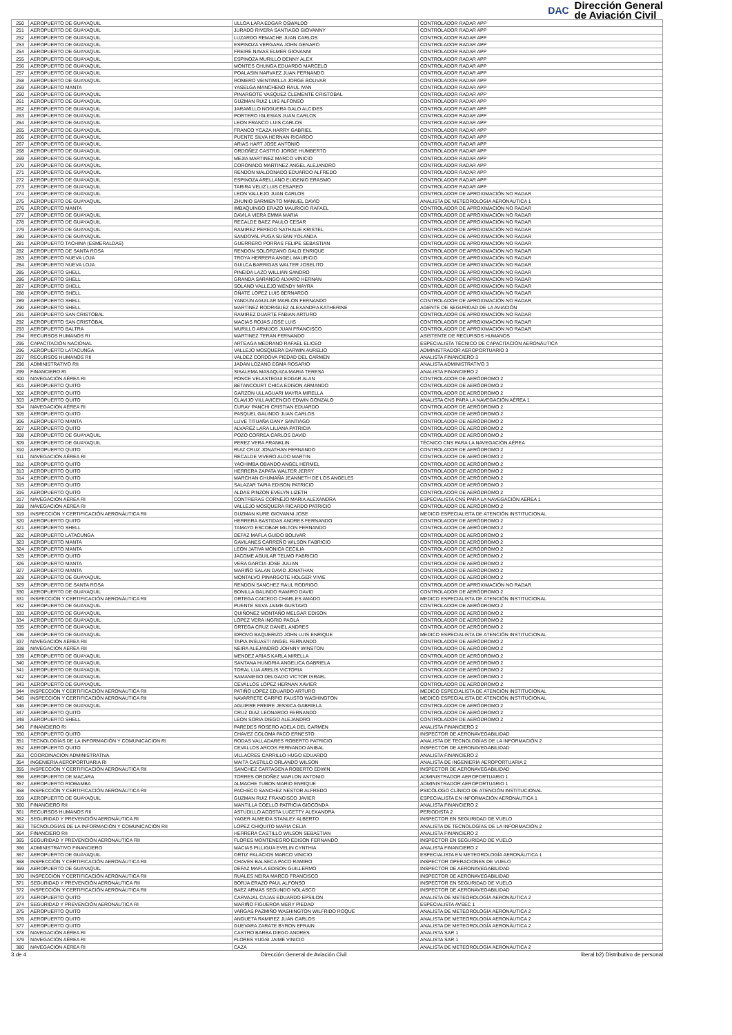DAC Dirección General
de Aviación Civil
| 250 | AEROPUERTO DE GUAYAQUIL | ULLOA LARA EDGAR OSWALDO | CONTROLADOR RADAR APP |
| 251 | AEROPUERTO DE GUAYAQUIL | JURADO RIVERA SANTIAGO GIOVANNY | CONTROLADOR RADAR APP |
| 252 | AEROPUERTO DE GUAYAQUIL | LUZARDO REMACHE JUAN CARLOS | CONTROLADOR RADAR APP |
| 253 | AEROPUERTO DE GUAYAQUIL | ESPINOZA VERGARA JOHN GENARO | CONTROLADOR RADAR APP |
| 254 | AEROPUERTO DE GUAYAQUIL | FREIRE NAVAS ELMER GIOVANNI | CONTROLADOR RADAR APP |
| 255 | AEROPUERTO DE GUAYAQUIL | ESPINOZA MURILLO DENNY ALEX | CONTROLADOR RADAR APP |
| 256 | AEROPUERTO DE GUAYAQUIL | MONTES CHUNGA EDUARDO MARCELO | CONTROLADOR RADAR APP |
| 257 | AEROPUERTO DE GUAYAQUIL | POALASIN NARVAEZ JUAN FERNANDO | CONTROLADOR RADAR APP |
| 258 | AEROPUERTO DE GUAYAQUIL | ROMERO VEINTIMILLA JORGE BOLIVAR | CONTROLADOR RADAR APP |
| 259 | AEROPUERTO MANTA | YASELGA MANCHENO RAUL IVAN | CONTROLADOR RADAR APP |
| 260 | AEROPUERTO DE GUAYAQUIL | PINARGOTE VASQUEZ CLEMENTE CRISTOBAL | CONTROLADOR RADAR APP |
| 261 | AEROPUERTO DE GUAYAQUIL | GUZMAN RUIZ LUIS ALFONSO | CONTROLADOR RADAR APP |
| 262 | AEROPUERTO DE GUAYAQUIL | JARAMILLO NOGUERA GALO ALCIDES | CONTROLADOR RADAR APP |
| 263 | AEROPUERTO DE GUAYAQUIL | PORTERO IGLESIAS JUAN CARLOS | CONTROLADOR RADAR APP |
| 264 | AEROPUERTO DE GUAYAQUIL | LEON FRANCO LUIS CARLOS | CONTROLADOR RADAR APP |
| 265 | AEROPUERTO DE GUAYAQUIL | FRANCO YCAZA HARRY GABRIEL | CONTROLADOR RADAR APP |
| 266 | AEROPUERTO DE GUAYAQUIL | PUENTE SILVA HERNAN RICARDO | CONTROLADOR RADAR APP |
| 267 | AEROPUERTO DE GUAYAQUIL | ARIAS HART JOSE ANTONIO | CONTROLADOR RADAR APP |
| 268 | AEROPUERTO DE GUAYAQUIL | ORDOÑEZ CASTRO JORGE HUMBERTO | CONTROLADOR RADAR APP |
| 269 | AEROPUERTO DE GUAYAQUIL | MEJIA MARTINEZ MARCO VINICIO | CONTROLADOR RADAR APP |
| 270 | AEROPUERTO DE GUAYAQUIL | CORONADO MARTINEZ ANGEL ALEJANDRO | CONTROLADOR RADAR APP |
| 271 | AEROPUERTO DE GUAYAQUIL | RENDON MALDONADO EDUARDO ALFREDO | CONTROLADOR RADAR APP |
| 272 | AEROPUERTO DE GUAYAQUIL | ESPINOZA ARELLANO EUGENIO ERASMO | CONTROLADOR RADAR APP |
| 273 | AEROPUERTO DE GUAYAQUIL | TARIRA VELIZ LUIS CESAREO | CONTROLADOR RADAR APP |
| 274 | AEROPUERTO DE GUAYAQUIL | LEON VALLEJO JUAN CARLOS | CONTROLADOR DE APROXIMACIÓN NO RADAR |
| 275 | AEROPUERTO DE GUAYAQUIL | ZHUNIO SARMIENTO MANUEL DAVID | ANALISTA DE METEOROLOGÍA AERONÁUTICA 1 |
| 276 | AEROPUERTO MANTA | IMBAQUINGO ERAZO MAURICIO RAFAEL | CONTROLADOR DE APROXIMACIÓN NO RADAR |
| 277 | AEROPUERTO DE GUAYAQUIL | DAVILA VIERA EMMA MARIA | CONTROLADOR DE APROXIMACIÓN NO RADAR |
| 278 | AEROPUERTO DE GUAYAQUIL | RECALDE BAEZ PAULO CESAR | CONTROLADOR DE APROXIMACIÓN NO RADAR |
| 279 | AEROPUERTO DE GUAYAQUIL | RAMIREZ PEREDO NATHALIE KRISTEL | CONTROLADOR DE APROXIMACIÓN NO RADAR |
| 280 | AEROPUERTO DE GUAYAQUIL | SANDOVAL PUGA SUSAN YOLANDA | CONTROLADOR DE APROXIMACIÓN NO RADAR |
| 281 | AEROPUERTO TACHINA (ESMERALDAS) | GUERRERO PORRAS FELIPE SEBASTIAN | CONTROLADOR DE APROXIMACIÓN NO RADAR |
| 282 | AEROPUERTO DE SANTA ROSA | RENDON SOLORZANO GALO ENRIQUE | CONTROLADOR DE APROXIMACIÓN NO RADAR |
| 283 | AEROPUERTO NUEVA LOJA | TROYA HERRERA ANGEL MAURICIO | CONTROLADOR DE APROXIMACIÓN NO RADAR |
| 284 | AEROPUERTO NUEVA LOJA | GUILCA BARRIGAS WALTER JOSELITO | CONTROLADOR DE APROXIMACIÓN NO RADAR |
| 285 | AEROPUERTO SHELL | PINEIDA LAZO WILLIAN SANDRO | CONTROLADOR DE APROXIMACIÓN NO RADAR |
| 286 | AEROPUERTO SHELL | GRANDA SARANGO ALVARO HERNAN | CONTROLADOR DE APROXIMACIÓN NO RADAR |
| 287 | AEROPUERTO SHELL | SOLANO VALLEJO WENDY MAYRA | CONTROLADOR DE APROXIMACIÓN NO RADAR |
| 288 | AEROPUERTO SHELL | OÑATE LOPEZ LUIS BERNARDO | CONTROLADOR DE APROXIMACIÓN NO RADAR |
| 289 | AEROPUERTO SHELL | YANDUN AGUILAR MARLON FERNANDO | CONTROLADOR DE APROXIMACIÓN NO RADAR |
| 290 | AEROPUERTO SHELL | MARTINEZ RODRIGUEZ ALEXANDRA KATHERINE | AGENTE DE SEGURIDAD DE LA AVIACIÓN |
| 291 | AEROPUERTO SAN CRISTÓBAL | RAMIREZ DUARTE FABIAN ARTURO | CONTROLADOR DE APROXIMACIÓN NO RADAR |
| 292 | AEROPUERTO SAN CRISTÓBAL | MACIAS ROJAS JOSE LUIS | CONTROLADOR DE APROXIMACIÓN NO RADAR |
| 293 | AEROPUERTO BALTRA | MURILLO ARMIJOS JUAN FRANCISCO | CONTROLADOR DE APROXIMACIÓN NO RADAR |
| 294 | RECURSOS HUMANOS RI | MARTINEZ TERAN FERNANDO | ASISTENTE DE RECURSOS HUMANOS |
| 295 | CAPACITACIÓN NACIONAL | ARTEAGA MEDRANO RAFAEL ELICEO | ESPECIALISTA TÉCNICO DE CAPACITACIÓN AERONÁUTICA |
| 296 | AEROPUERTO LATACUNGA | VALLEJO MOSQUERA DARWIN AURELIO | ADMINISTRADOR AEROPORTUARIO 3 |
| 297 | RECURSOS HUMANOS RII | VALDEZ CORDOVA PIEDAD DEL CARMEN | ANALISTA FINANCIERO 3 |
| 298 | ADMINISTRATIVO RII | JADAN LOZANO EGMA ROSARIO | ANALISTA ADMINISTRATIVO 3 |
| 299 | FINANCIERO RI | SISALEMA MASAQUIZA MARIA TERESA | ANALISTA FINANCIERO 2 |
| 300 | NAVEGACIÓN AÉREA RI | PONCE VELASTEGUI EDGAR ALAN | CONTROLADOR DE AERÓDROMO 2 |
| 301 | AEROPUERTO QUITO | BETANCOURT CHICA EDISON ARMANDO | CONTROLADOR DE AERÓDROMO 2 |
| 302 | AEROPUERTO QUITO | GARZON ULLAGUARI MAYRA MIRELLA | CONTROLADOR DE AERÓDROMO 2 |
| 303 | AEROPUERTO QUITO | CLAVIJO VILLAVICENCIO EDWIN GONZALO | ANALISTA CNS PARA LA NAVEGACIÓN AÉREA 1 |
| 304 | NAVEGACIÓN AÉREA RI | CURAY PANCHI CRISTIAN EDUARDO | CONTROLADOR DE AERÓDROMO 2 |
| 305 | AEROPUERTO QUITO | PASQUEL GALINDO JUAN CARLOS | CONTROLADOR DE AERÓDROMO 2 |
| 306 | AEROPUERTO MANTA | LLIVE TITUAÑA DANY SANTIAGO | CONTROLADOR DE AERÓDROMO 2 |
| 307 | AEROPUERTO QUITO | ALVAREZ LARA LILIANA PATRICIA | CONTROLADOR DE AERÓDROMO 2 |
| 308 | AEROPUERTO DE GUAYAQUIL | POZO CORREA CARLOS DAVID | CONTROLADOR DE AERÓDROMO 2 |
| 309 | AEROPUERTO DE GUAYAQUIL | PEREZ VERA FRANKLIN | TÉCNICO CNS PARA LA NAVEGACIÓN AÉREA |
| 310 | AEROPUERTO QUITO | RUIZ CRUZ JONATHAN FERNANDO | CONTROLADOR DE AERÓDROMO 2 |
| 311 | NAVEGACIÓN AÉREA RI | RECALDE VIVERO ALDO MARTIN | CONTROLADOR DE AERÓDROMO 2 |
| 312 | AEROPUERTO QUITO | YACHIMBA OBANDO ANGEL HERMEL | CONTROLADOR DE AERÓDROMO 2 |
| 313 | AEROPUERTO QUITO | HERRERA ZAPATA WALTER JERRY | CONTROLADOR DE AERÓDROMO 2 |
| 314 | AEROPUERTO QUITO | MARCHAN CHUMAÑA JEANNETH DE LOS ANGELES | CONTROLADOR DE AERÓDROMO 2 |
| 315 | AEROPUERTO QUITO | SALAZAR TAPIA EDISON PATRICIO | CONTROLADOR DE AERÓDROMO 2 |
| 316 | AEROPUERTO QUITO | ALDAS PINZON EVELYN LIZETH | CONTROLADOR DE AERÓDROMO 2 |
| 317 | NAVEGACIÓN AÉREA RI | CONTRERAS CORNEJO MARIA ALEXANDRA | ESPECIALISTA CNS PARA LA NAVEGACIÓN AÉREA 1 |
| 318 | NAVEGACIÓN AÉREA RI | VALLEJO MOSQUERA RICARDO PATRICIO | CONTROLADOR DE AERÓDROMO 2 |
| 319 | INSPECCIÓN Y CERTIFICACIÓN AERONÁUTICA RII | GUZMAN KURE GIOVANNI JOSE | MEDICO ESPECIALISTA DE ATENCIÓN INSTITUCIONAL |
| 320 | AEROPUERTO QUITO | HERRERA BASTIDAS ANDRES FERNANDO | CONTROLADOR DE AERÓDROMO 2 |
| 321 | AEROPUERTO SHELL | TAMAYO ESCOBAR MILTON FERNANDO | CONTROLADOR DE AERÓDROMO 2 |
| 322 | AEROPUERTO LATACUNGA | DEFAZ MAFLA GUIDO BOLIVAR | CONTROLADOR DE AERÓDROMO 2 |
| 323 | AEROPUERTO MANTA | GAVILANES CARREÑO WILSON FABRICIO | CONTROLADOR DE AERÓDROMO 2 |
| 324 | AEROPUERTO MANTA | LEON JATIVA MONICA CECILIA | CONTROLADOR DE AERÓDROMO 2 |
| 325 | AEROPUERTO QUITO | JACOME AGUILAR TELMO FABRICIO | CONTROLADOR DE AERÓDROMO 2 |
| 326 | AEROPUERTO MANTA | VERA GARCIA JOSE JULIAN | CONTROLADOR DE AERÓDROMO 2 |
| 327 | AEROPUERTO MANTA | MARIÑO SALAN DAVID JONATHAN | CONTROLADOR DE AERÓDROMO 2 |
| 328 | AEROPUERTO DE GUAYAQUIL | MONTALVO PINARGOTE HOLGER VIVIE | CONTROLADOR DE AERÓDROMO 2 |
| 329 | AEROPUERTO DE SANTA ROSA | RENDON SANCHEZ RAUL RODRIGO | CONTROLADOR DE APROXIMACIÓN NO RADAR |
| 330 | AEROPUERTO DE GUAYAQUIL | BONILLA GALINDO RAMIRO DAVID | CONTROLADOR DE AERÓDROMO 2 |
| 331 | INSPECCIÓN Y CERTIFICACIÓN AERONÁUTICA RII | ORTEGA CAICEDO CHARLES AMADO | MEDICO ESPECIALISTA DE ATENCIÓN INSTITUCIONAL |
| 332 | AEROPUERTO DE GUAYAQUIL | PUENTE SILVA JAIME GUSTAVO | CONTROLADOR DE AERÓDROMO 2 |
| 333 | AEROPUERTO DE GUAYAQUIL | QUIÑONEZ MONTAÑO MELGAR EDISON | CONTROLADOR DE AERÓDROMO 2 |
| 334 | AEROPUERTO DE GUAYAQUIL | LOPEZ VERA INGRID PAOLA | CONTROLADOR DE AERÓDROMO 2 |
| 335 | AEROPUERTO DE GUAYAQUIL | ORTEGA CRUZ DANIEL ANDRES | CONTROLADOR DE AERÓDROMO 2 |
| 336 | AEROPUERTO DE GUAYAQUIL | IDROVO BAQUERIZO JOHN LUIS ENRIQUE | MEDICO ESPECIALISTA DE ATENCIÓN INSTITUCIONAL |
| 337 | NAVEGACIÓN AÉREA RII | TAPIA INSUASTI ANGEL FERNANDO | CONTROLADOR DE AERÓDROMO 2 |
| 338 | NAVEGACIÓN AÉREA RII | NEIRA ALEJANDRO JOHNNY WINSTON | CONTROLADOR DE AERÓDROMO 2 |
| 339 | AEROPUERTO DE GUAYAQUIL | MENDEZ ARIAS KARLA MIRELLA | CONTROLADOR DE AERÓDROMO 2 |
| 340 | AEROPUERTO DE GUAYAQUIL | SANTANA HUNGRIA ANGELICA GABRIELA | CONTROLADOR DE AERÓDROMO 2 |
| 341 | AEROPUERTO DE GUAYAQUIL | TORAL LUA ARELIS VICTORIA | CONTROLADOR DE AERÓDROMO 2 |
| 342 | AEROPUERTO DE GUAYAQUIL | SAMANIEGO DELGADO VICTOR ISRAEL | CONTROLADOR DE AERÓDROMO 2 |
| 343 | AEROPUERTO DE GUAYAQUIL | CEVALLOS LOPEZ HERNAN XAVIER | CONTROLADOR DE AERÓDROMO 2 |
| 344 | INSPECCIÓN Y CERTIFICACIÓN AERONÁUTICA RII | PATIÑO LOPEZ EDUARDO ARTURO | MEDICO ESPECIALISTA DE ATENCIÓN INSTITUCIONAL |
| 345 | INSPECCIÓN Y CERTIFICACIÓN AERONÁUTICA RII | NAVARRETE CARPIO FAUSTO WASHINGTON | MEDICO ESPECIALISTA DE ATENCIÓN INSTITUCIONAL |
| 346 | AEROPUERTO DE GUAYAQUIL | AGUIRRE FREIRE JESSICA GABRIELA | CONTROLADOR DE AERÓDROMO 2 |
| 347 | AEROPUERTO QUITO | CRUZ DIAZ LEONARDO FERNANDO | CONTROLADOR DE AERÓDROMO 2 |
| 348 | AEROPUERTO SHELL | LEON SORIA DIEGO ALEJANDRO | CONTROLADOR DE AERÓDROMO 2 |
| 349 | FINANCIERO RI | PAREDES ROSERO ADELA DEL CARMEN | ANALISTA FINANCIERO 2 |
| 350 | AEROPUERTO QUITO | CHAVEZ COLOMA PACO ERNESTO | INSPECTOR DE AERONAVEGABILIDAD |
| 351 | TECNOLOGÍAS DE LA INFORMACIÓN Y COMUNICACION RI | RODAS VALLADARES ROBERTO PATRICIO | ANALISTA DE TECNOLOGÍAS DE LA INFORMACIÓN 2 |
| 352 | AEROPUERTO QUITO | CEVALLOS ARCOS FERNANDO ANIBAL | INSPECTOR DE AERONAVEGABILIDAD |
| 353 | COORDINACIÓN ADMINISTRATIVA | VILLACRES CARRILLO HUGO EDUARDO | ANALISTA FINANCIERO 2 |
| 354 | INGENIERÍA AEROPORTUARIA RI | MAITA CASTILLO ORLANDO WILSON | ANALISTA DE INGENIERÍA AEROPORTUARIA 2 |
| 355 | INSPECCIÓN Y CERTIFICACIÓN AERONÁUTICA RII | SANCHEZ CARTAGENA ROBERTO EDWIN | INSPECTOR DE AERONAVEGABILIDAD |
| 356 | AEROPUERTO DE MACARA | TORRES ORDOÑEZ MARLON ANTONIO | ADMINISTRADOR AEROPORTUARIO 1 |
| 357 | AEROPUERTO RIOBAMBA | ALMACHE TUBON MARIO ENRIQUE | ADMINISTRADOR AEROPORTUARIO 1 |
| 358 | INSPECCIÓN Y CERTIFICACIÓN AERONÁUTICA RII | PACHECO SANCHEZ NESTOR ALFREDO | PSICÓLOGO CLÍNICO DE ATENCIÓN INSTITUCIONAL |
| 359 | AEROPUERTO DE GUAYAQUIL | GUZMAN RUIZ FRANCISCO JAVIER | ESPECIALISTA EN INFORMACIÓN AERONÁUTICA 1 |
| 360 | FINANCIERO RII | MANTILLA COELLO PATRICIA GIOCONDA | ANALISTA FINANCIERO 2 |
| 361 | RECURSOS HUMANOS RII | ASTUDILLO ACOSTA LUCETTY ALEXANDRA | PERIODISTA 2 |
| 362 | SEGURIDAD Y PREVENCIÓN AERONÁUTICA RI | YAGER ALMEIDA STANLEY ALBERTO | INSPECTOR EN SEGURIDAD DE VUELO |
| 363 | TECNOLOGÍAS DE LA INFORMACIÓN Y COMUNICACIÓN RII | LOPEZ CHIQUITO MARIA CELIA | ANALISTA DE TECNOLOGÍAS DE LA INFORMACIÓN 2 |
| 364 | FINANCIERO RII | HERRERA CASTILLO WILSON SEBASTIAN | ANALISTA FINANCIERO 2 |
| 365 | SEGURIDAD Y PREVENCIÓN AERONÁUTICA RII | FLORES MONTENEGRO EDISON FERNANDO | INSPECTOR EN SEGURIDAD DE VUELO |
| 366 | ADMINISTRATIVO FINANCIERO | MACIAS PILLIGUA EVELIN CYNTHIA | ANALISTA FINANCIERO 2 |
| 367 | AEROPUERTO DE GUAYAQUIL | ORTIZ PALACIOS MARCO VINICIO | ESPECIALISTA EN METEOROLOGÍA AERONÁUTICA 1 |
| 368 | INSPECCIÓN Y CERTIFICACIÓN AERONÁUTICA RII | CHAVES BALSECA PACO RAMIRO | INSPECTOR OPERACIONES DE VUELO |
| 369 | AEROPUERTO DE GUAYAQUIL | DEFAZ MAFLA EDISON GUILLERMO | INSPECTOR DE AERONAVEGABILIDAD |
| 370 | INSPECCIÓN Y CERTIFICACIÓN AERONÁUTICA RII | RUALES NEIRA MARCO FRANCISCO | INSPECTOR DE AERONAVEGABILIDAD |
| 371 | SEGURIDAD Y PREVENCIÓN AERONÁUTICA RII | BORJA ERAZO PAUL ALFONSO | INSPECTOR EN SEGURIDAD DE VUELO |
| 372 | INSPECCIÓN Y CERTIFICACIÓN AERONÁUTICA RII | BAEZ ARMAS SEGUNDO NOLASCO | INSPECTOR DE AERONAVEGABILIDAD |
| 373 | AEROPUERTO QUITO | CARVAJAL CAJAS EDUARDO EPSILON | ANALISTA DE METEOROLOGÍA AERONÁUTICA 2 |
| 374 | SEGURIDAD Y PREVENCIÓN AERONÁUTICA RI | MARIÑO FIGUEROA MERY PIEDAD | ESPECIALISTA AVSEC 1 |
| 375 | AEROPUERTO QUITO | VARGAS PAZMIÑO WASHINGTON WILFRIDO ROQUE | ANALISTA DE METEOROLOGÍA AERONÁUTICA 2 |
| 376 | AEROPUERTO QUITO | ANGUETA RAMIREZ JUAN CARLOS | ANALISTA DE METEOROLOGÍA AERONÁUTICA 2 |
| 377 | AEROPUERTO QUITO | GUEVARA ZARATE BYRON EFRAIN | ANALISTA DE METEOROLOGÍA AERONÁUTICA 2 |
| 378 | NAVEGACIÓN AÉREA RI | CASTRO BARBA DIEGO ANDRES | ANALISTA SAR 1 |
| 379 | NAVEGACIÓN AÉREA RI | FLORES YUGSI JAIME VINICIO | ANALISTA SAR 1 |
| 380 | NAVEGACIÓN AÉREA RI | CAZA | ANALISTA DE METEOROLOGÍA AERONÁUTICA 2 |
3 de 4 Dirección General de Aviación Civil literal b2) Distributivo de personal